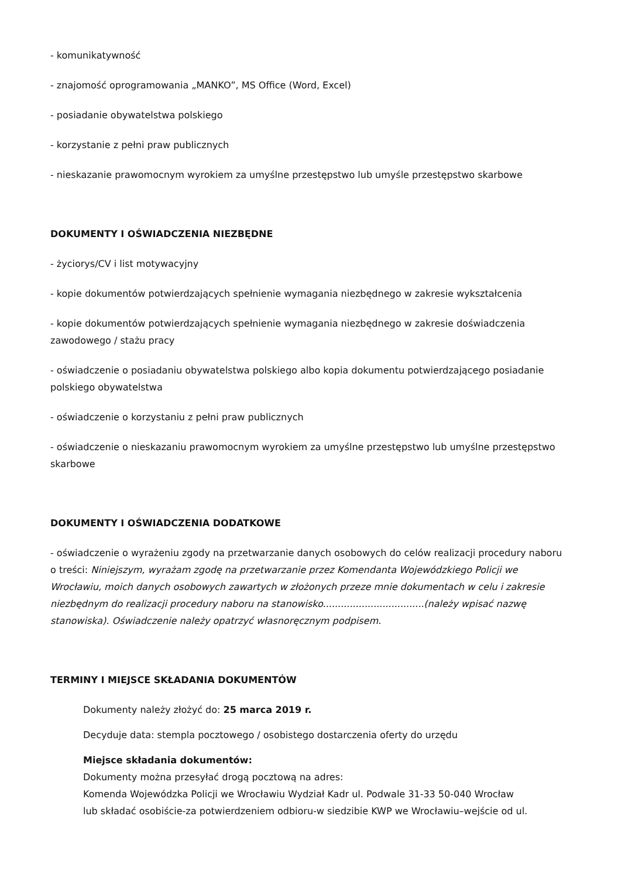- komunikatywność
- znajomość oprogramowania „MANKO”, MS Office (Word, Excel)
- posiadanie obywatelstwa polskiego
- korzystanie z pełni praw publicznych
- nieskazanie prawomocnym wyrokiem za umyślne przestępstwo lub umyśle przestępstwo skarbowe
DOKUMENTY I OŚWIADCZENIA NIEZBĘDNE
- życiorys/CV i list motywacyjny
- kopie dokumentów potwierdzających spełnienie wymagania niezbędnego w zakresie wykształcenia
- kopie dokumentów potwierdzających spełnienie wymagania niezbędnego w zakresie doświadczenia zawodowego / stażu pracy
- oświadczenie o posiadaniu obywatelstwa polskiego albo kopia dokumentu potwierdzającego posiadanie polskiego obywatelstwa
- oświadczenie o korzystaniu z pełni praw publicznych
- oświadczenie o nieskazaniu prawomocnym wyrokiem za umyślne przestępstwo lub umyślne przestępstwo skarbowe
DOKUMENTY I OŚWIADCZENIA DODATKOWE
- oświadczenie o wyrażeniu zgody na przetwarzanie danych osobowych do celów realizacji procedury naboru o treści: Niniejszym, wyrażam zgodę na przetwarzanie przez Komendanta Wojewódzkiego Policji we Wrocławiu, moich danych osobowych zawartych w złożonych przeze mnie dokumentach w celu i zakresie niezbędnym do realizacji procedury naboru na stanowisko..................................(należy wpisać nazwę stanowiska). Oświadczenie należy opatrzyć własnoręcznym podpisem.
TERMINY I MIEJSCE SKŁADANIA DOKUMENTÓW
Dokumenty należy złożyć do: 25 marca 2019 r.
Decyduje data: stempla pocztowego / osobistego dostarczenia oferty do urzędu
Miejsce składania dokumentów:
Dokumenty można przesyłać drogą pocztową na adres:
Komenda Wojewódzka Policji we Wrocławiu Wydział Kadr ul. Podwale 31-33 50-040 Wrocław
lub składać osobiście-za potwierdzeniem odbioru-w siedzibie KWP we Wrocławiu–wejście od ul.